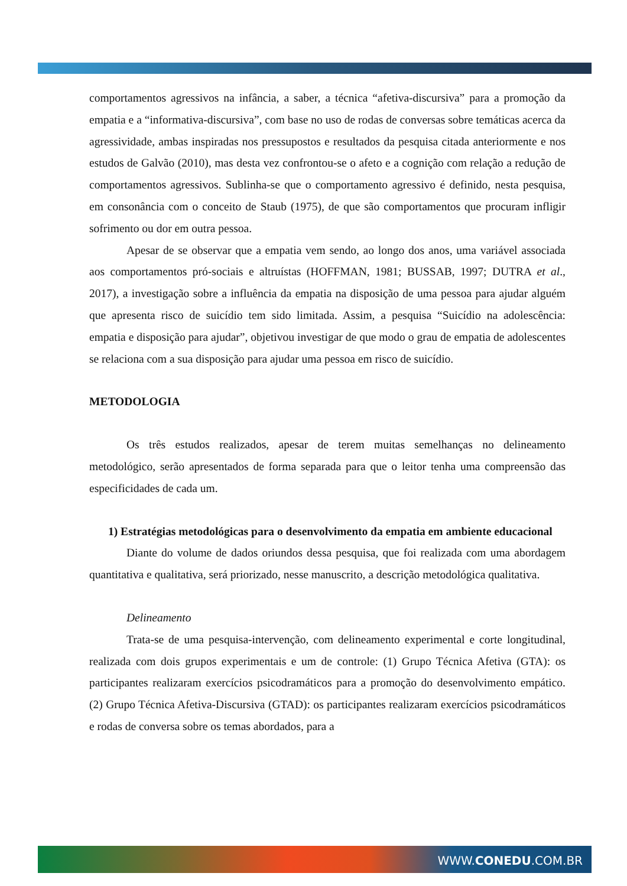comportamentos agressivos na infância, a saber, a técnica “afetiva-discursiva” para a promoção da empatia e a “informativa-discursiva”, com base no uso de rodas de conversas sobre temáticas acerca da agressividade, ambas inspiradas nos pressupostos e resultados da pesquisa citada anteriormente e nos estudos de Galvão (2010), mas desta vez confrontou-se o afeto e a cognição com relação a redução de comportamentos agressivos. Sublinha-se que o comportamento agressivo é definido, nesta pesquisa, em consonância com o conceito de Staub (1975), de que são comportamentos que procuram infligir sofrimento ou dor em outra pessoa.
Apesar de se observar que a empatia vem sendo, ao longo dos anos, uma variável associada aos comportamentos pró-sociais e altruístas (HOFFMAN, 1981; BUSSAB, 1997; DUTRA et al., 2017), a investigação sobre a influência da empatia na disposição de uma pessoa para ajudar alguém que apresenta risco de suicídio tem sido limitada. Assim, a pesquisa “Suicídio na adolescência: empatia e disposição para ajudar”, objetivou investigar de que modo o grau de empatia de adolescentes se relaciona com a sua disposição para ajudar uma pessoa em risco de suicídio.
METODOLOGIA
Os três estudos realizados, apesar de terem muitas semelhanças no delineamento metodológico, serão apresentados de forma separada para que o leitor tenha uma compreensão das especificidades de cada um.
1) Estratégias metodológicas para o desenvolvimento da empatia em ambiente educacional
Diante do volume de dados oriundos dessa pesquisa, que foi realizada com uma abordagem quantitativa e qualitativa, será priorizado, nesse manuscrito, a descrição metodológica qualitativa.
Delineamento
Trata-se de uma pesquisa-intervenção, com delineamento experimental e corte longitudinal, realizada com dois grupos experimentais e um de controle: (1) Grupo Técnica Afetiva (GTA): os participantes realizaram exercícios psicodramáticos para a promoção do desenvolvimento empático. (2) Grupo Técnica Afetiva-Discursiva (GTAD): os participantes realizaram exercícios psicodramáticos e rodas de conversa sobre os temas abordados, para a
WWW.CONEDU.COM.BR